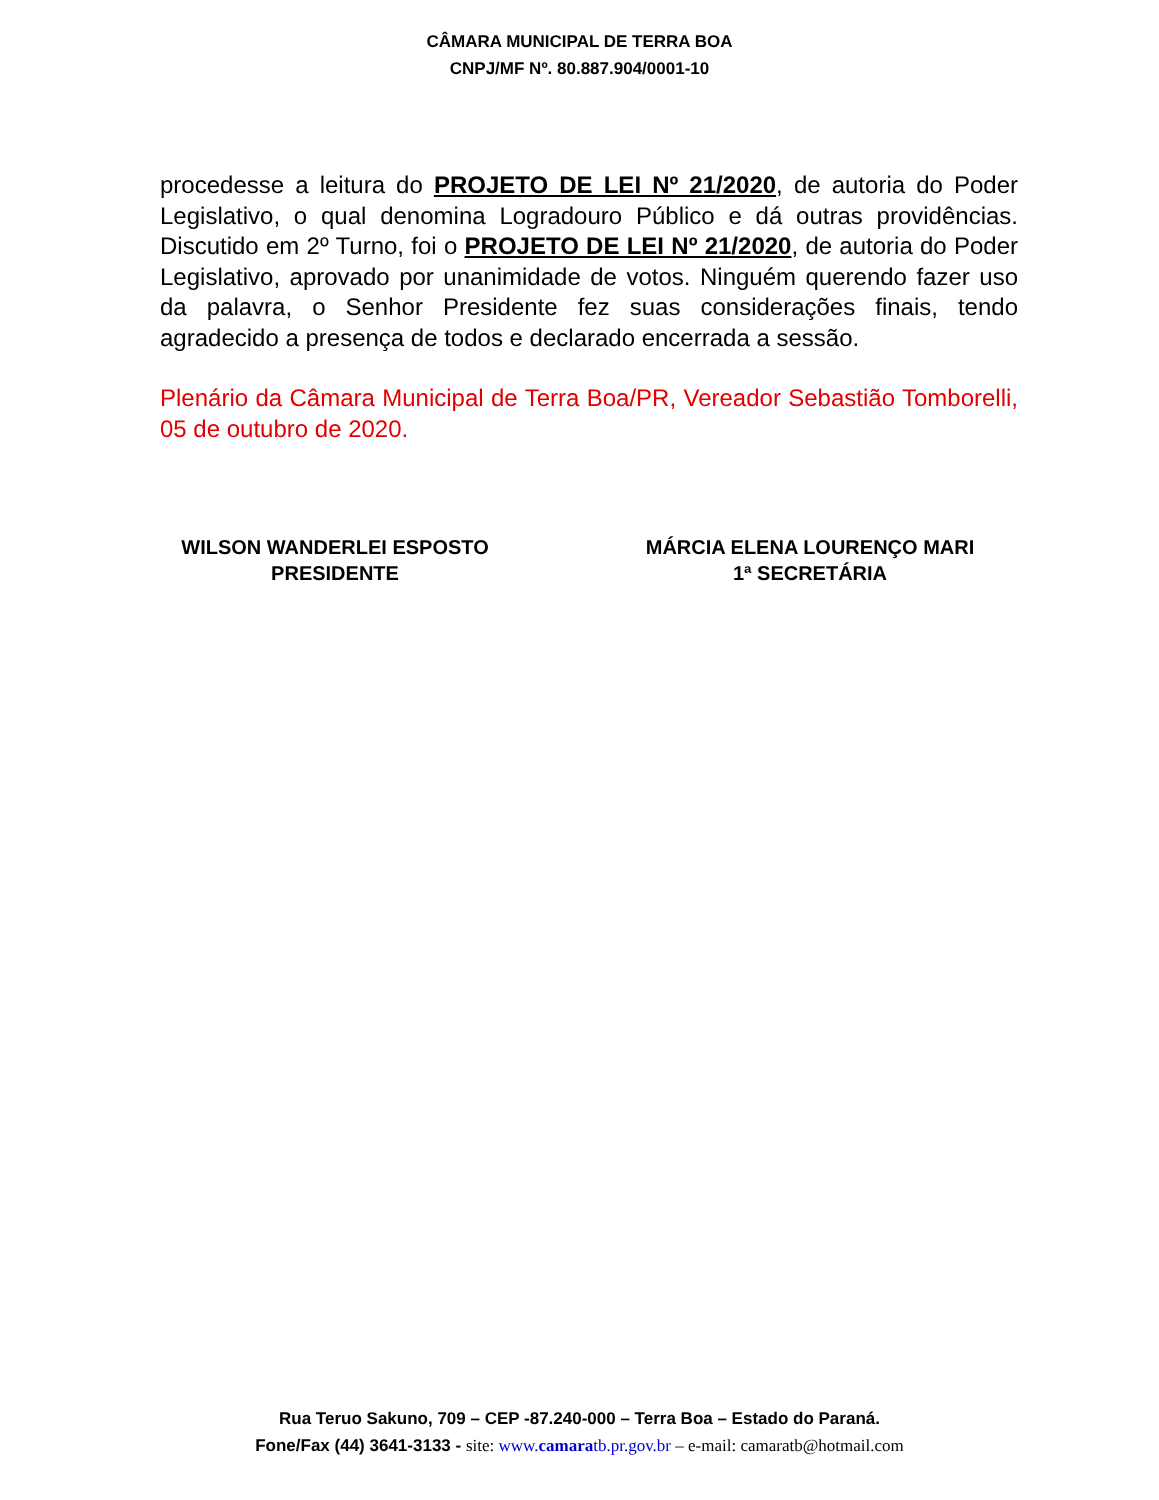CÂMARA MUNICIPAL DE TERRA BOA
CNPJ/MF Nº. 80.887.904/0001-10
procedesse a leitura do PROJETO DE LEI Nº 21/2020, de autoria do Poder Legislativo, o qual denomina Logradouro Público e dá outras providências. Discutido em 2º Turno, foi o PROJETO DE LEI Nº 21/2020, de autoria do Poder Legislativo, aprovado por unanimidade de votos. Ninguém querendo fazer uso da palavra, o Senhor Presidente fez suas considerações finais, tendo agradecido a presença de todos e declarado encerrada a sessão.
Plenário da Câmara Municipal de Terra Boa/PR, Vereador Sebastião Tomborelli, 05 de outubro de 2020.
WILSON WANDERLEI ESPOSTO
PRESIDENTE
MÁRCIA ELENA LOURENÇO MARI
1ª SECRETÁRIA
Rua Teruo Sakuno, 709 – CEP -87.240-000 – Terra Boa – Estado do Paraná.
Fone/Fax (44) 3641-3133 - site: www.camaratb.pr.gov.br – e-mail: camaratb@hotmail.com